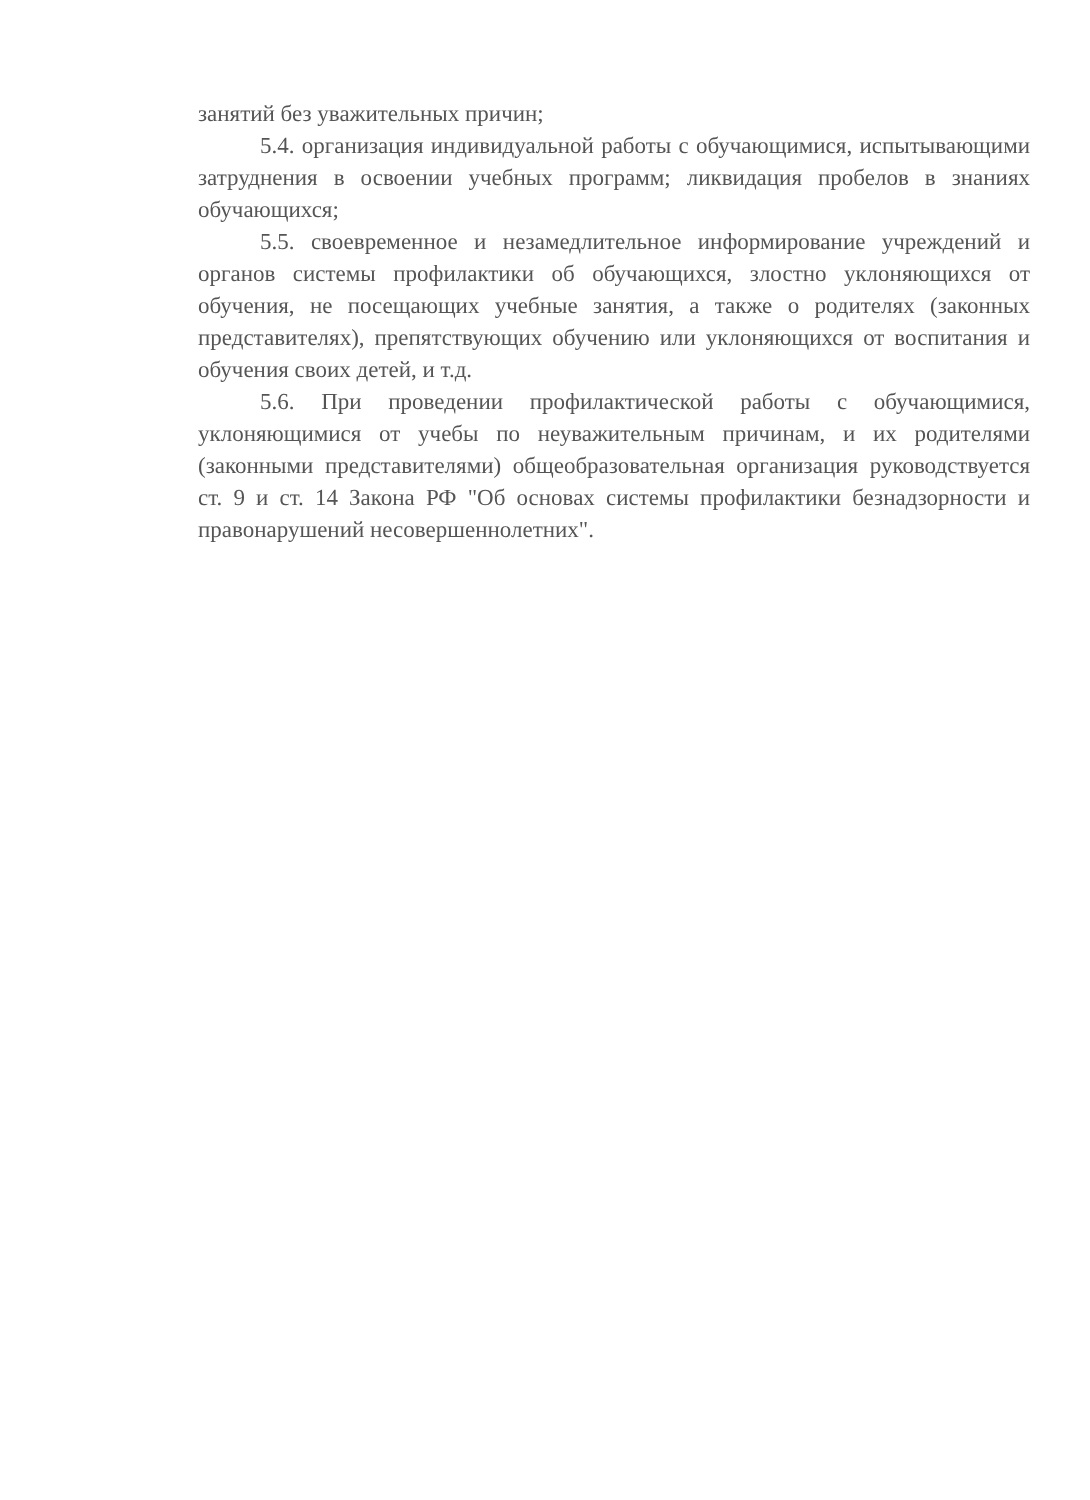занятий без уважительных причин;
5.4. организация индивидуальной работы с обучающимися, испытывающими затруднения в освоении учебных программ; ликвидация пробелов в знаниях обучающихся;
5.5. своевременное и незамедлительное информирование учреждений и органов системы профилактики об обучающихся, злостно уклоняющихся от обучения, не посещающих учебные занятия, а также о родителях (законных представителях), препятствующих обучению или уклоняющихся от воспитания и обучения своих детей, и т.д.
5.6. При проведении профилактической работы с обучающимися, уклоняющимися от учебы по неуважительным причинам, и их родителями (законными представителями) общеобразовательная организация руководствуется ст. 9 и ст. 14 Закона РФ "Об основах системы профилактики безнадзорности и правонарушений несовершеннолетних".